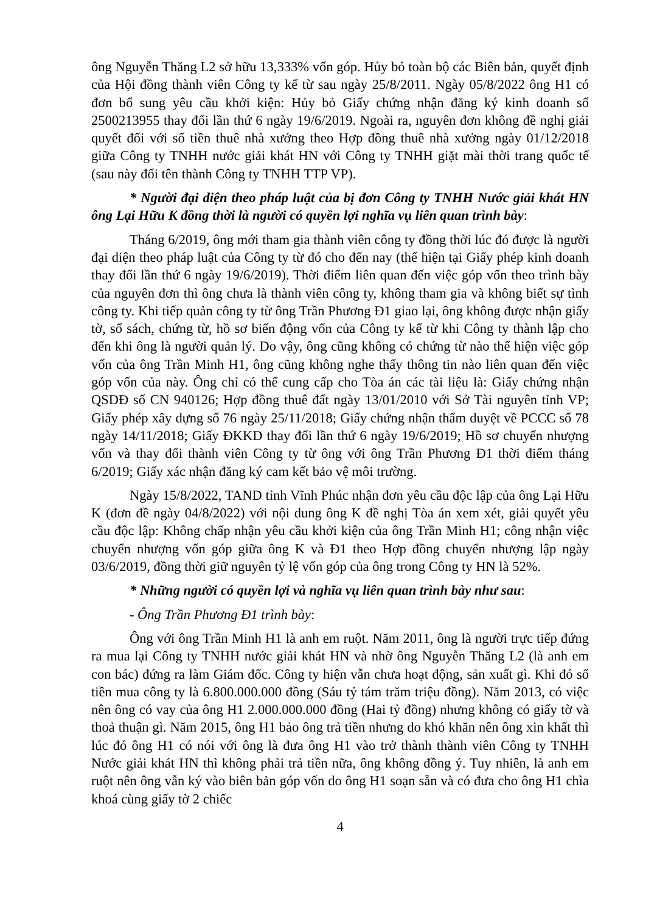ông Nguyễn Thăng L2 sở hữu 13,333% vốn góp. Hủy bỏ toàn bộ các Biên bản, quyết định của Hội đồng thành viên Công ty kể từ sau ngày 25/8/2011. Ngày 05/8/2022 ông H1 có đơn bổ sung yêu cầu khởi kiện: Hủy bỏ Giấy chứng nhận đăng ký kinh doanh số 2500213955 thay đổi lần thứ 6 ngày 19/6/2019. Ngoài ra, nguyên đơn không đề nghị giải quyết đối với số tiền thuê nhà xưởng theo Hợp đồng thuê nhà xưởng ngày 01/12/2018 giữa Công ty TNHH nước giải khát HN với Công ty TNHH giặt mài thời trang quốc tế (sau này đổi tên thành Công ty TNHH TTP VP).
* Người đại diện theo pháp luật của bị đơn Công ty TNHH Nước giải khát HN ông Lại Hữu K đồng thời là người có quyền lợi nghĩa vụ liên quan trình bày:
Tháng 6/2019, ông mới tham gia thành viên công ty đồng thời lúc đó được là người đại diện theo pháp luật của Công ty từ đó cho đến nay (thể hiện tại Giấy phép kinh doanh thay đổi lần thứ 6 ngày 19/6/2019). Thời điểm liên quan đến việc góp vốn theo trình bày của nguyên đơn thì ông chưa là thành viên công ty, không tham gia và không biết sự tình công ty. Khi tiếp quản công ty từ ông Trần Phương Đ1 giao lại, ông không được nhận giấy tờ, sổ sách, chứng từ, hồ sơ biến động vốn của Công ty kể từ khi Công ty thành lập cho đến khi ông là người quản lý. Do vậy, ông cũng không có chứng từ nào thể hiện việc góp vốn của ông Trần Minh H1, ông cũng không nghe thấy thông tin nào liên quan đến việc góp vốn của này. Ông chỉ có thể cung cấp cho Tòa án các tài liệu là: Giấy chứng nhận QSDĐ số CN 940126; Hợp đồng thuê đất ngày 13/01/2010 với Sở Tài nguyên tỉnh VP; Giấy phép xây dựng số 76 ngày 25/11/2018; Giấy chứng nhận thẩm duyệt về PCCC số 78 ngày 14/11/2018; Giấy ĐKKD thay đổi lần thứ 6 ngày 19/6/2019; Hồ sơ chuyển nhượng vốn và thay đổi thành viên Công ty từ ông với ông Trần Phương Đ1 thời điểm tháng 6/2019; Giấy xác nhận đăng ký cam kết bảo vệ môi trường.
Ngày 15/8/2022, TAND tỉnh Vĩnh Phúc nhận đơn yêu cầu độc lập của ông Lại Hữu K (đơn đề ngày 04/8/2022) với nội dung ông K đề nghị Tòa án xem xét, giải quyết yêu cầu độc lập: Không chấp nhận yêu cầu khởi kiện của ông Trần Minh H1; công nhận việc chuyển nhượng vốn góp giữa ông K và Đ1 theo Hợp đồng chuyển nhượng lập ngày 03/6/2019, đồng thời giữ nguyên tỷ lệ vốn góp của ông trong Công ty HN là 52%.
* Những người có quyền lợi và nghĩa vụ liên quan trình bày như sau:
- Ông Trần Phương Đ1 trình bày:
Ông với ông Trần Minh H1 là anh em ruột. Năm 2011, ông là người trực tiếp đứng ra mua lại Công ty TNHH nước giải khát HN và nhờ ông Nguyễn Thăng L2 (là anh em con bác) đứng ra làm Giám đốc. Công ty hiện vẫn chưa hoạt động, sản xuất gì. Khi đó số tiền mua công ty là 6.800.000.000 đồng (Sáu tỷ tám trăm triệu đồng). Năm 2013, có việc nên ông có vay của ông H1 2.000.000.000 đồng (Hai tỷ đồng) nhưng không có giấy tờ và thoả thuận gì. Năm 2015, ông H1 bảo ông trả tiền nhưng do khó khăn nên ông xin khất thì lúc đó ông H1 có nói với ông là đưa ông H1 vào trở thành thành viên Công ty TNHH Nước giải khát HN thì không phải trả tiền nữa, ông không đồng ý. Tuy nhiên, là anh em ruột nên ông vẫn ký vào biên bản góp vốn do ông H1 soạn sẵn và có đưa cho ông H1 chìa khoá cùng giấy tờ 2 chiếc
4